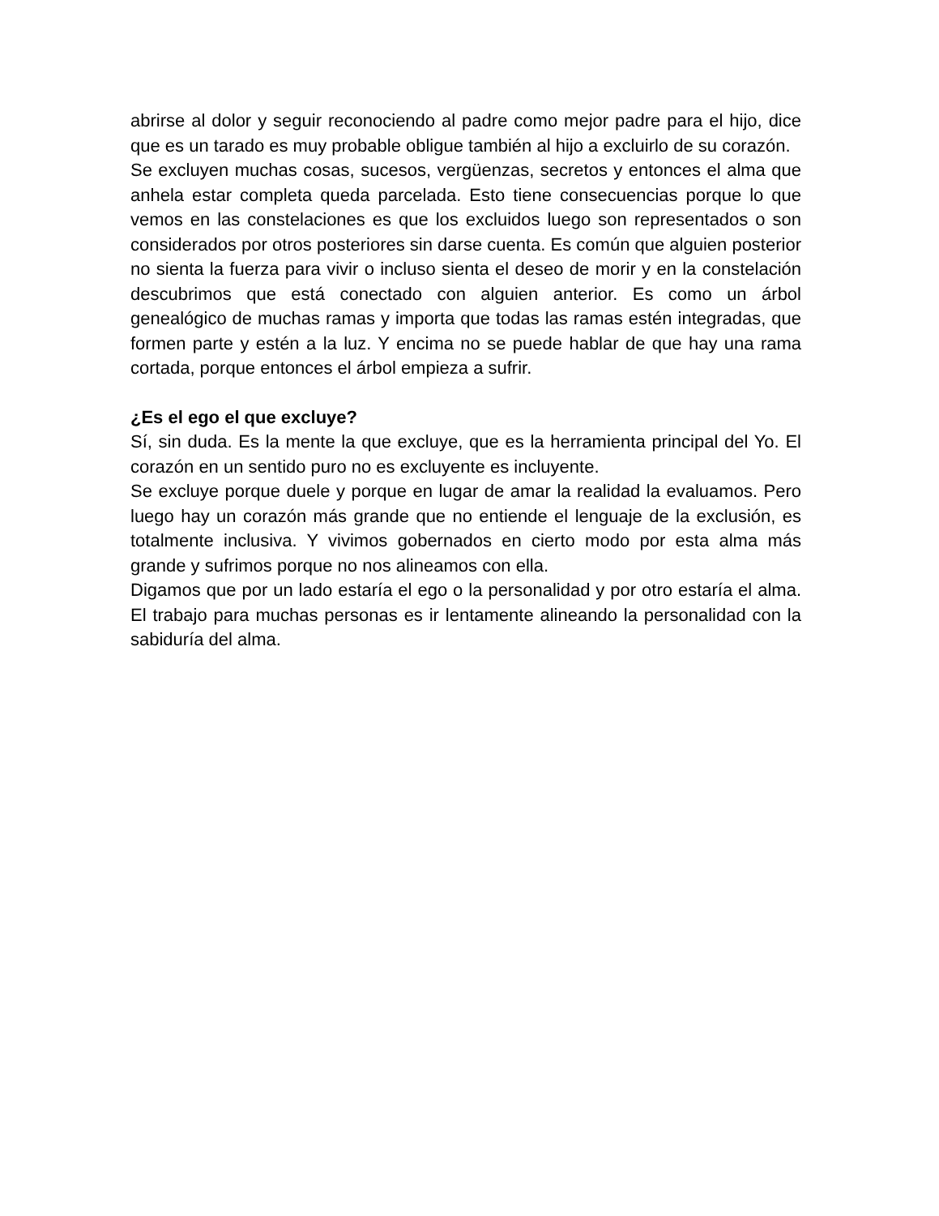abrirse al dolor y seguir reconociendo al padre como mejor padre para el hijo, dice que es un tarado es muy probable obligue también al hijo a excluirlo de su corazón.
Se excluyen muchas cosas, sucesos, vergüenzas, secretos y entonces el alma que anhela estar completa queda parcelada. Esto tiene consecuencias porque lo que vemos en las constelaciones es que los excluidos luego son representados o son considerados por otros posteriores sin darse cuenta. Es común que alguien posterior no sienta la fuerza para vivir o incluso sienta el deseo de morir y en la constelación descubrimos que está conectado con alguien anterior. Es como un árbol genealógico de muchas ramas y importa que todas las ramas estén integradas, que formen parte y estén a la luz. Y encima no se puede hablar de que hay una rama cortada, porque entonces el árbol empieza a sufrir.
¿Es el ego el que excluye?
Sí, sin duda. Es la mente la que excluye, que es la herramienta principal del Yo. El corazón en un sentido puro no es excluyente es incluyente.
Se excluye porque duele y porque en lugar de amar la realidad la evaluamos. Pero luego hay un corazón más grande que no entiende el lenguaje de la exclusión, es totalmente inclusiva. Y vivimos gobernados en cierto modo por esta alma más grande y sufrimos porque no nos alineamos con ella.
Digamos que por un lado estaría el ego o la personalidad y por otro estaría el alma. El trabajo para muchas personas es ir lentamente alineando la personalidad con la sabiduría del alma.